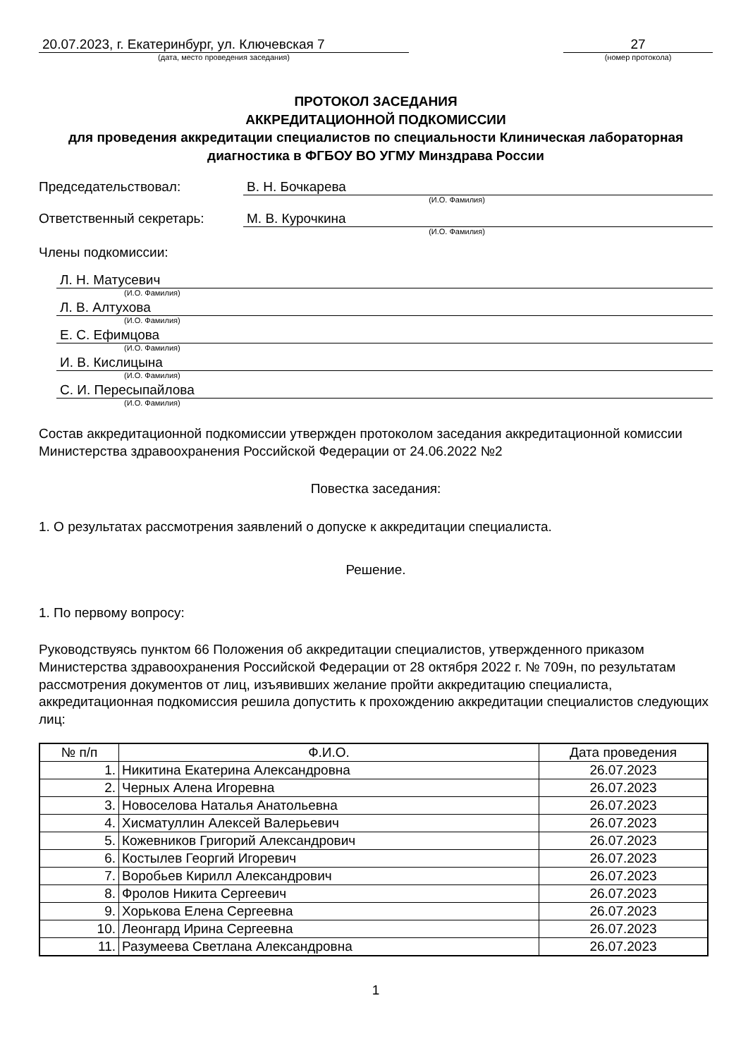20.07.2023, г. Екатеринбург, ул. Ключевская 7
(дата, место проведения заседания)
27
(номер протокола)
ПРОТОКОЛ ЗАСЕДАНИЯ
АККРЕДИТАЦИОННОЙ ПОДКОМИССИИ
для проведения аккредитации специалистов по специальности Клиническая лабораторная диагностика в ФГБОУ ВО УГМУ Минздрава России
Председательствовал: В. Н. Бочкарева
(И.О. Фамилия)
Ответственный секретарь: М. В. Курочкина
(И.О. Фамилия)
Члены подкомиссии:
Л. Н. Матусевич
(И.О. Фамилия)
Л. В. Алтухова
(И.О. Фамилия)
Е. С. Ефимцова
(И.О. Фамилия)
И. В. Кислицына
(И.О. Фамилия)
С. И. Пересыпайлова
(И.О. Фамилия)
Состав аккредитационной подкомиссии утвержден протоколом заседания аккредитационной комиссии Министерства здравоохранения Российской Федерации от 24.06.2022 №2
Повестка заседания:
1. О результатах рассмотрения заявлений о допуске к аккредитации специалиста.
Решение.
1. По первому вопросу:
Руководствуясь пунктом 66 Положения об аккредитации специалистов, утвержденного приказом Министерства здравоохранения Российской Федерации от 28 октября 2022 г. № 709н, по результатам рассмотрения документов от лиц, изъявивших желание пройти аккредитацию специалиста, аккредитационная подкомиссия решила допустить к прохождению аккредитации специалистов следующих лиц:
| № п/п | Ф.И.О. | Дата проведения |
| --- | --- | --- |
| 1. | Никитина Екатерина Александровна | 26.07.2023 |
| 2. | Черных Алена Игоревна | 26.07.2023 |
| 3. | Новоселова Наталья Анатольевна | 26.07.2023 |
| 4. | Хисматуллин Алексей Валерьевич | 26.07.2023 |
| 5. | Кожевников Григорий Александрович | 26.07.2023 |
| 6. | Костылев Георгий Игоревич | 26.07.2023 |
| 7. | Воробьев Кирилл Александрович | 26.07.2023 |
| 8. | Фролов Никита Сергеевич | 26.07.2023 |
| 9. | Хорькова Елена Сергеевна | 26.07.2023 |
| 10. | Леонгард Ирина Сергеевна | 26.07.2023 |
| 11. | Разумеева Светлана Александровна | 26.07.2023 |
1